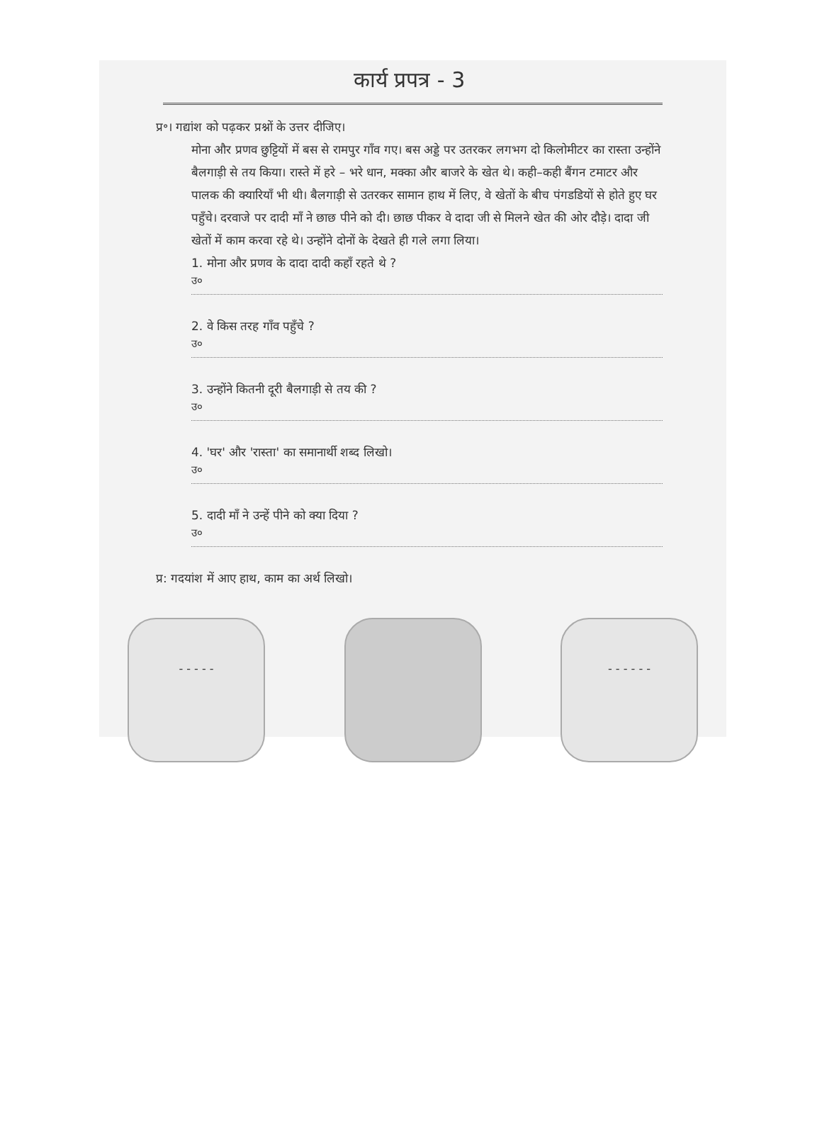कार्य प्रपत्र - 3
प्र॰। गद्यांश को पढ़कर प्रश्नों के उत्तर दीजिए।
मोना और प्रणव छुट्टियों में बस से रामपुर गाँव गए। बस अड्डे पर उतरकर लगभग दो किलोमीटर का रास्ता उन्होंने बैलगाड़ी से तय किया। रास्ते में हरे – भरे धान, मक्का और बाजरे के खेत थे। कही–कही बैंगन टमाटर और पालक की क्यारियाँ भी थी। बैलगाड़ी से उतरकर सामान हाथ में लिए, वे खेतों के बीच पंगडडियों से होते हुए घर पहुँचे। दरवाजे पर दादी माँ ने छाछ पीने को दी। छाछ पीकर वे दादा जी से मिलने खेत की ओर दौड़े। दादा जी खेतों में काम करवा रहे थे। उन्होंने दोनों के देखते ही गले लगा लिया।
1. मोना और प्रणव के दादा दादी कहाँ रहते थे ?
उ०
2. वे किस तरह गाँव पहुँचे ?
उ०
3. उन्होंने कितनी दूरी बैलगाड़ी से तय की ?
उ०
4. 'घर' और 'रास्ता' का समानार्थी शब्द लिखो।
उ०
5. दादी माँ ने उन्हें पीने को क्या दिया ?
उ०
प्र: गदयांश में आए हाथ, काम का अर्थ लिखो।
- - - - - - - - - - -